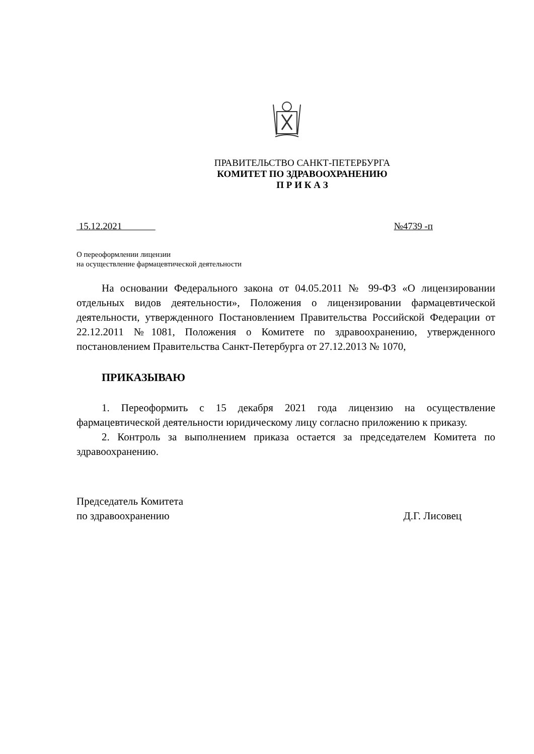ПРАВИТЕЛЬСТВО САНКТ-ПЕТЕРБУРГА
КОМИТЕТ ПО ЗДРАВООХРАНЕНИЮ
П Р И К А З
15.12.2021 №4739 -п
О переоформлении лицензии
на осуществление фармацевтической деятельности
На основании Федерального закона от 04.05.2011 № 99-ФЗ «О лицензировании отдельных видов деятельности», Положения о лицензировании фармацевтической деятельности, утвержденного Постановлением Правительства Российской Федерации от 22.12.2011 №1081, Положения о Комитете по здравоохранению, утвержденного постановлением Правительства Санкт-Петербурга от 27.12.2013 № 1070,
ПРИКАЗЫВАЮ
1. Переоформить с 15 декабря 2021 года лицензию на осуществление фармацевтической деятельности юридическому лицу согласно приложению к приказу.
2. Контроль за выполнением приказа остается за председателем Комитета по здравоохранению.
Председатель Комитета
по здравоохранению
Д.Г. Лисовец